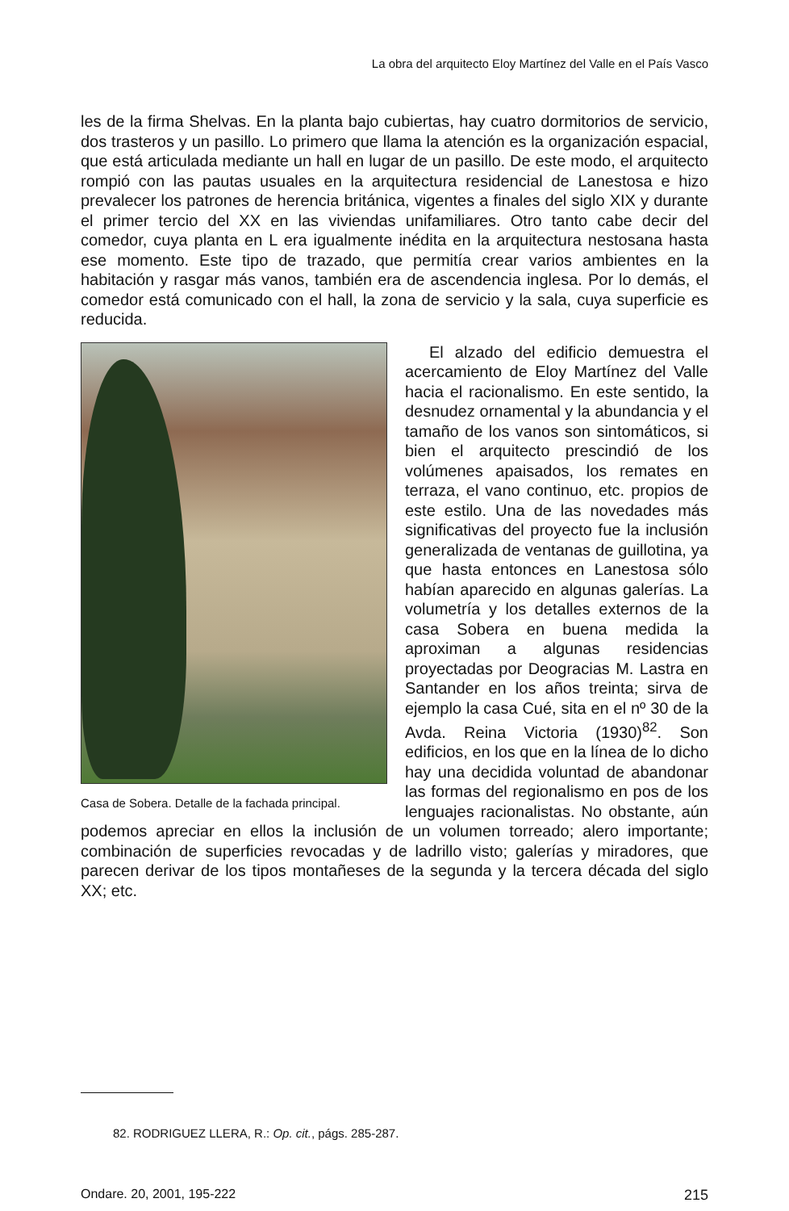La obra del arquitecto Eloy Martínez del Valle en el País Vasco
les de la firma Shelvas. En la planta bajo cubiertas, hay cuatro dormitorios de servicio, dos trasteros y un pasillo. Lo primero que llama la atención es la organización espacial, que está articulada mediante un hall en lugar de un pasillo. De este modo, el arquitecto rompió con las pautas usuales en la arquitectura residencial de Lanestosa e hizo prevalecer los patrones de herencia británica, vigentes a finales del siglo XIX y durante el primer tercio del XX en las viviendas unifamiliares. Otro tanto cabe decir del comedor, cuya planta en L era igualmente inédita en la arquitectura nestosana hasta ese momento. Este tipo de trazado, que permitía crear varios ambientes en la habitación y rasgar más vanos, también era de ascendencia inglesa. Por lo demás, el comedor está comunicado con el hall, la zona de servicio y la sala, cuya superficie es reducida.
Casa de Sobera. Detalle de la fachada principal.
El alzado del edificio demuestra el acercamiento de Eloy Martínez del Valle hacia el racionalismo. En este sentido, la desnudez ornamental y la abundancia y el tamaño de los vanos son sintomáticos, si bien el arquitecto prescindió de los volúmenes apaisados, los remates en terraza, el vano continuo, etc. propios de este estilo. Una de las novedades más significativas del proyecto fue la inclusión generalizada de ventanas de guillotina, ya que hasta entonces en Lanestosa sólo habían aparecido en algunas galerías. La volumetría y los detalles externos de la casa Sobera en buena medida la aproximan a algunas residencias proyectadas por Deogracias M. Lastra en Santander en los años treinta; sirva de ejemplo la casa Cué, sita en el nº 30 de la Avda. Reina Victoria (1930)<sup>82</sup>. Son edificios, en los que en la línea de lo dicho hay una decidida voluntad de abandonar las formas del regionalismo en pos de los lenguajes racionalistas. No obstante, aún podemos apreciar en ellos la inclusión de un volumen torreado; alero importante; combinación de superficies revocadas y de ladrillo visto; galerías y miradores, que parecen derivar de los tipos montañeses de la segunda y la tercera década del siglo XX; etc.
82. RODRIGUEZ LLERA, R.: Op. cit., págs. 285-287.
Ondare. 20, 2001, 195-222 215